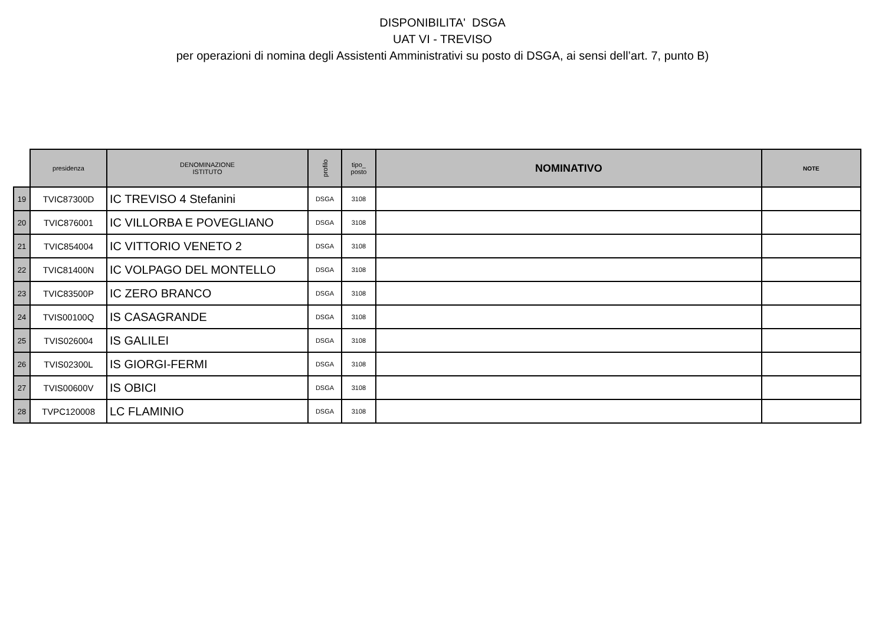DISPONIBILITA' DSGA
UAT VI - TREVISO
per operazioni di nomina degli Assistenti Amministrativi su posto di DSGA, ai sensi dell’art. 7, punto B)
| | presidenza | DENOMINAZIONE ISTITUTO | profilo | tipo_ posto | NOMINATIVO | NOTE |
| 19 | TVIC87300D | IC TREVISO 4 Stefanini | DSGA | 3108 | | |
| 20 | TVIC876001 | IC VILLORBA E POVEGLIANO | DSGA | 3108 | | |
| 21 | TVIC854004 | IC VITTORIO VENETO 2 | DSGA | 3108 | | |
| 22 | TVIC81400N | IC VOLPAGO DEL MONTELLO | DSGA | 3108 | | |
| 23 | TVIC83500P | IC ZERO BRANCO | DSGA | 3108 | | |
| 24 | TVIS00100Q | IS CASAGRANDE | DSGA | 3108 | | |
| 25 | TVIS026004 | IS GALILEI | DSGA | 3108 | | |
| 26 | TVIS02300L | IS GIORGI-FERMI | DSGA | 3108 | | |
| 27 | TVIS00600V | IS OBICI | DSGA | 3108 | | |
| 28 | TVPC120008 | LC FLAMINIO | DSGA | 3108 | | |